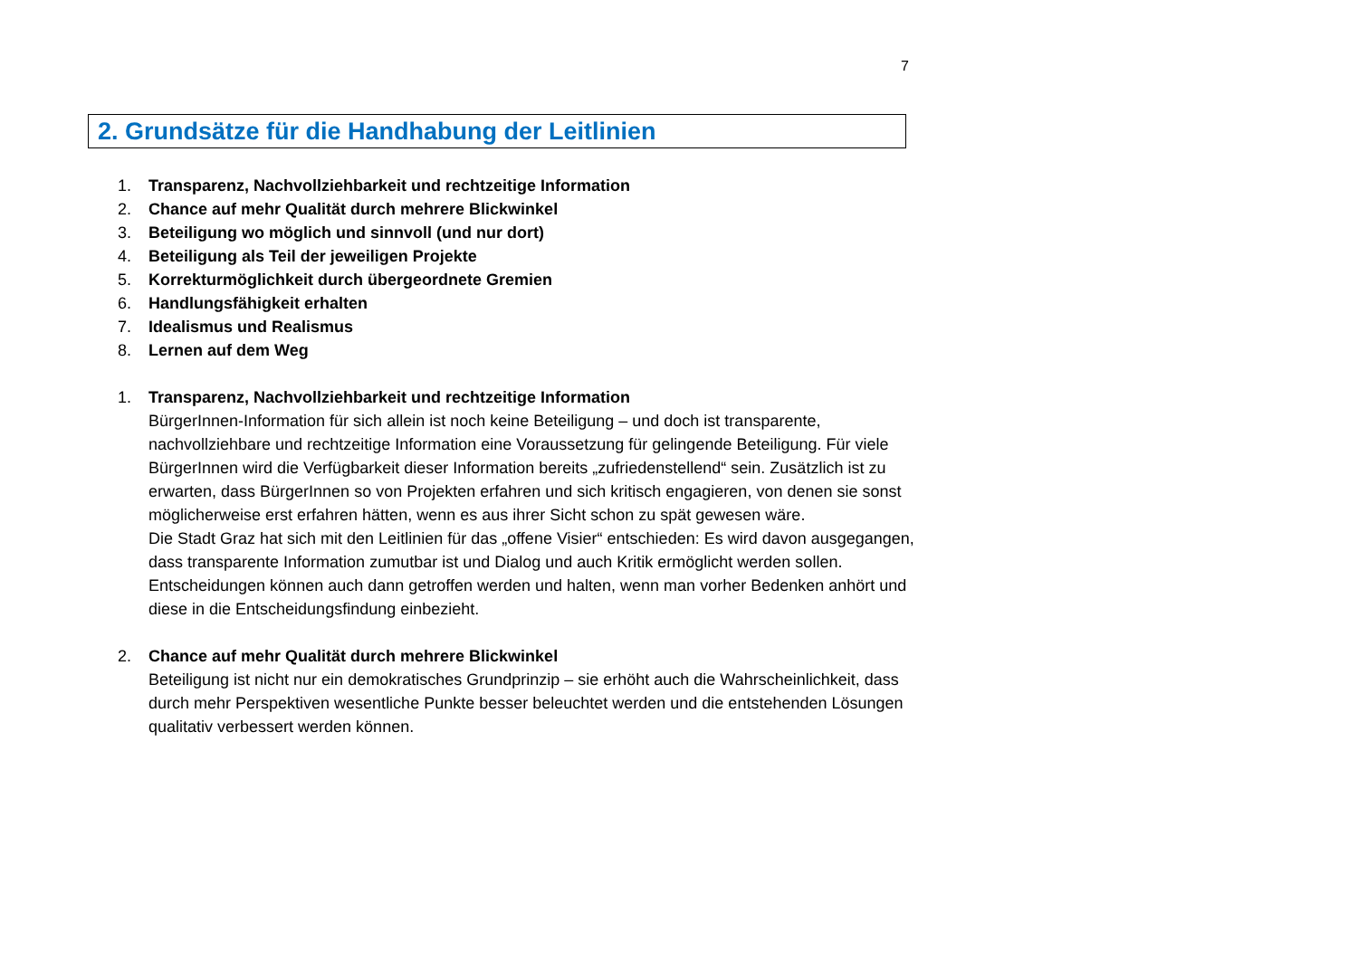7
2. Grundsätze für die Handhabung der Leitlinien
1. Transparenz, Nachvollziehbarkeit und rechtzeitige Information
2. Chance auf mehr Qualität durch mehrere Blickwinkel
3. Beteiligung wo möglich und sinnvoll (und nur dort)
4. Beteiligung als Teil der jeweiligen Projekte
5. Korrekturmöglichkeit durch übergeordnete Gremien
6. Handlungsfähigkeit erhalten
7. Idealismus und Realismus
8. Lernen auf dem Weg
1. Transparenz, Nachvollziehbarkeit und rechtzeitige Information
BürgerInnen-Information für sich allein ist noch keine Beteiligung – und doch ist transparente, nachvollziehbare und rechtzeitige Information eine Voraussetzung für gelingende Beteiligung. Für viele BürgerInnen wird die Verfügbarkeit dieser Information bereits „zufriedenstellend“ sein. Zusätzlich ist zu erwarten, dass BürgerInnen so von Projekten erfahren und sich kritisch engagieren, von denen sie sonst möglicherweise erst erfahren hätten, wenn es aus ihrer Sicht schon zu spät gewesen wäre.
Die Stadt Graz hat sich mit den Leitlinien für das „offene Visier“ entschieden: Es wird davon ausgegangen, dass transparente Information zumutbar ist und Dialog und auch Kritik ermöglicht werden sollen. Entscheidungen können auch dann getroffen werden und halten, wenn man vorher Bedenken anhört und diese in die Entscheidungsfindung einbezieht.
2. Chance auf mehr Qualität durch mehrere Blickwinkel
Beteiligung ist nicht nur ein demokratisches Grundprinzip – sie erhöht auch die Wahrscheinlichkeit, dass durch mehr Perspektiven wesentliche Punkte besser beleuchtet werden und die entstehenden Lösungen qualitativ verbessert werden können.